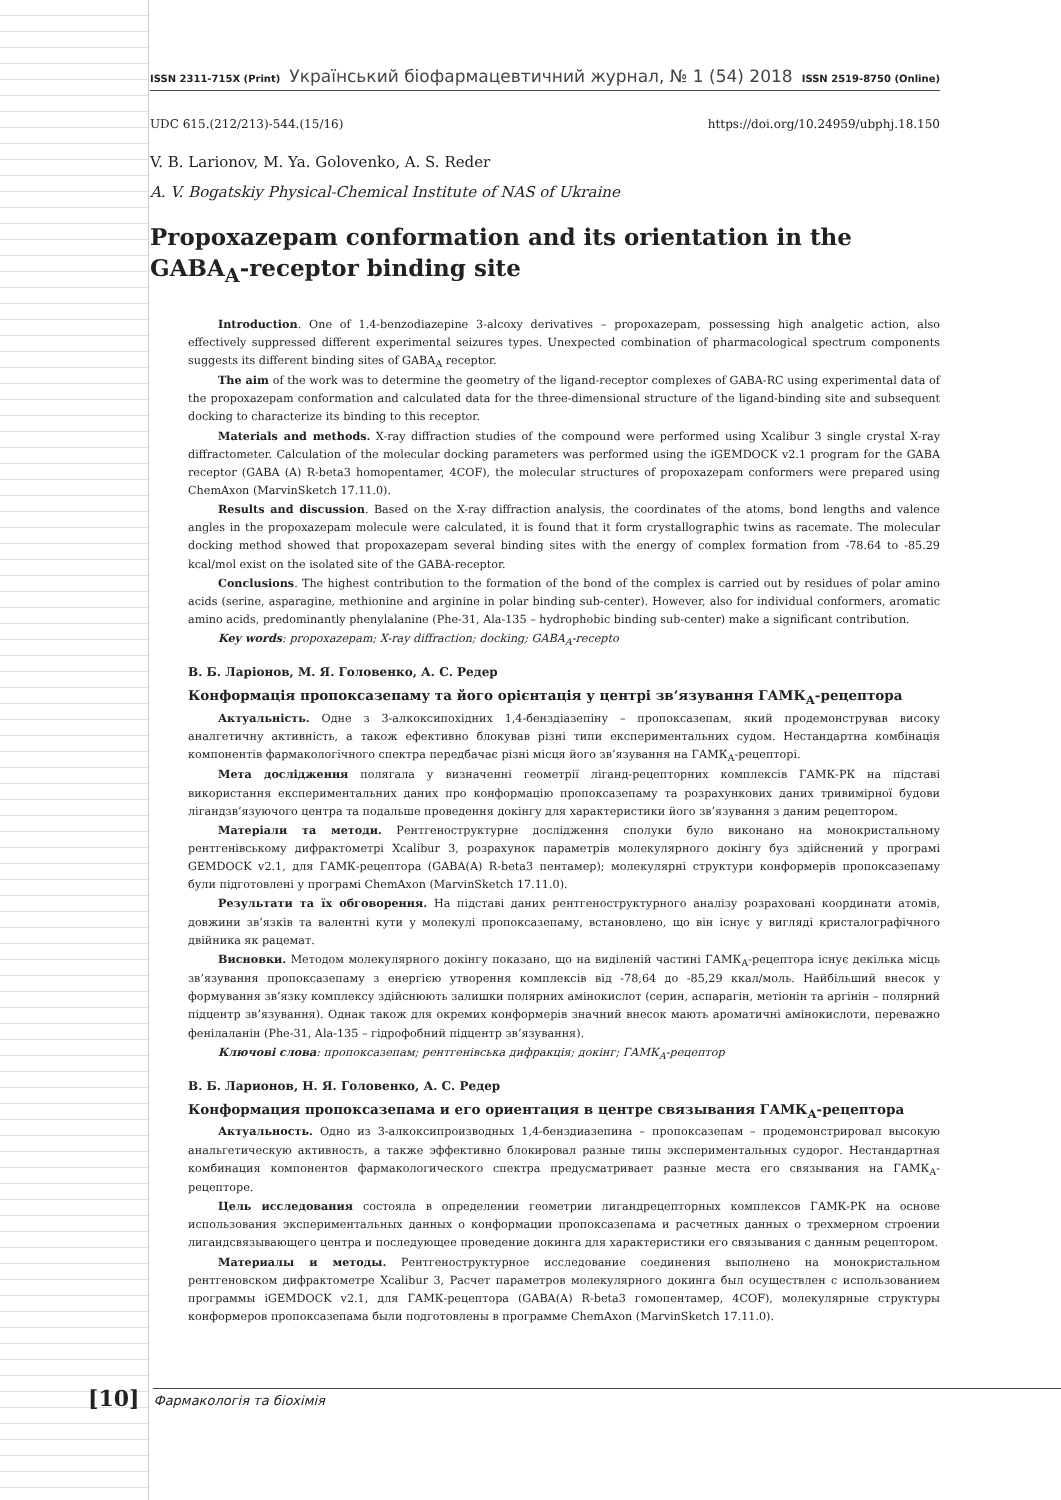ISSN 2311-715X (Print) Український біофармацевтичний журнал, № 1 (54) 2018 ISSN 2519-8750 (Online)
UDC 615.(212/213)-544.(15/16) https://doi.org/10.24959/ubphj.18.150
V. B. Larionov, M. Ya. Golovenko, A. S. Reder
A. V. Bogatskiy Physical-Chemical Institute of NAS of Ukraine
Propoxazepam conformation and its orientation in the GABA<sub>A</sub>-receptor binding site
Introduction. One of 1.4-benzodiazepine 3-alcoxy derivatives – propoxazepam, possessing high analgetic action, also effectively suppressed different experimental seizures types. Unexpected combination of pharmacological spectrum components suggests its different binding sites of GABA<sub>A</sub> receptor.
The aim of the work was to determine the geometry of the ligand-receptor complexes of GABA-RC using experimental data of the propoxazepam conformation and calculated data for the three-dimensional structure of the ligand-binding site and subsequent docking to characterize its binding to this receptor.
Materials and methods. X-ray diffraction studies of the compound were performed using Xcalibur 3 single crystal X-ray diffractometer. Calculation of the molecular docking parameters was performed using the iGEMDOCK v2.1 program for the GABA receptor (GABA (A) R-beta3 homopentamer, 4COF), the molecular structures of propoxazepam conformers were prepared using ChemAxon (MarvinSketch 17.11.0).
Results and discussion. Based on the X-ray diffraction analysis, the coordinates of the atoms, bond lengths and valence angles in the propoxazepam molecule were calculated, it is found that it form crystallographic twins as racemate. The molecular docking method showed that propoxazepam several binding sites with the energy of complex formation from -78.64 to -85.29 kcal/mol exist on the isolated site of the GABA-receptor.
Conclusions. The highest contribution to the formation of the bond of the complex is carried out by residues of polar amino acids (serine, asparagine, methionine and arginine in polar binding sub-center). However, also for individual conformers, aromatic amino acids, predominantly phenylalanine (Phe-31, Ala-135 – hydrophobic binding sub-center) make a significant contribution.
Key words: propoxazepam; X-ray diffraction; docking; GABA<sub>A</sub>-recepto
В. Б. Ларіонов, М. Я. Головенко, А. С. Редер
Конформація пропоксазепаму та його орієнтація у центрі зв’язування ГАМК<sub>А</sub>-рецептора
Актуальність. Одне з 3-алкоксипохідних 1,4-бенздіазепіну – пропоксазепам, який продемонстрував високу аналгетичну активність, а також ефективно блокував різні типи експериментальних судом. Нестандартна комбінація компонентів фармакологічного спектра передбачає різні місця його зв’язування на ГАМК<sub>А</sub>-рецепторі.
Мета дослідження полягала у визначенні геометрії ліганд-рецепторних комплексів ГАМК-РК на підставі використання експериментальних даних про конформацію пропоксазепаму та розрахункових даних тривимірної будови лігандзв’язуючого центра та подальше проведення докінгу для характеристики його зв’язування з даним рецептором.
Матеріали та методи. Рентгеноструктурне дослідження сполуки було виконано на монокристальному рентгенівському дифрактометрі Xcalibur 3, розрахунок параметрів молекулярного докінгу буз здійснений у програмі GEMDOCK v2.1, для ГАМК-рецептора (GABA(A) R-beta3 пентамер); молекулярні структури конформерів пропоксазепаму були підготовлені у програмі ChemAxon (MarvinSketch 17.11.0).
Результати та їх обговорення. На підставі даних рентгеноструктурного аналізу розраховані координати атомів, довжини зв’язків та валентні кути у молекулі пропоксазепаму, встановлено, що він існує у вигляді кристалографічного двійника як рацемат.
Висновки. Методом молекулярного докінгу показано, що на виділеній частині ГАМК<sub>А</sub>-рецептора існує декілька місць зв’язування пропоксазепаму з енергією утворення комплексів від -78,64 до -85,29 ккал/моль. Найбільший внесок у формування зв’язку комплексу здійснюють залишки полярних амінокислот (серин, аспарагін, метіонін та аргінін – полярний підцентр зв’язування). Однак також для окремих конформерів значний внесок мають ароматичні амінокислоти, переважно фенілаланін (Phe-31, Ala-135 – гідрофобний підцентр зв’язування).
Ключові слова: пропоксазепам; рентгенівська дифракція; докінг; ГАМК<sub>А</sub>-рецептор
В. Б. Ларионов, Н. Я. Головенко, А. С. Редер
Конформация пропоксазепама и его ориентация в центре связывания ГАМК<sub>А</sub>-рецептора
Актуальность. Одно из 3-алкоксипроизводных 1,4-бенздиазепина – пропоксазепам – продемонстрировал высокую анальгетическую активность, а также эффективно блокировал разные типы экспериментальных судорог. Нестандартная комбинация компонентов фармакологического спектра предусматривает разные места его связывания на ГАМК<sub>А</sub>-рецепторе.
Цель исследования состояла в определении геометрии лигандрецепторных комплексов ГАМК-РК на основе использования экспериментальных данных о конформации пропоксазепама и расчетных данных о трехмерном строении лигандсвязывающего центра и последующее проведение докинга для характеристики его связывания с данным рецептором.
Материалы и методы. Рентгеноструктурное исследование соединения выполнено на монокристальном рентгеновском дифрактометре Xcalibur 3, Расчет параметров молекулярного докинга был осуществлен с использованием программы iGEMDOCK v2.1, для ГАМК-рецептора (GABA(A) R-beta3 гомопентамер, 4COF), молекулярные структуры конформеров пропоксазепама были подготовлены в программе ChemAxon (MarvinSketch 17.11.0).
[10] Фармакологія та біохімія